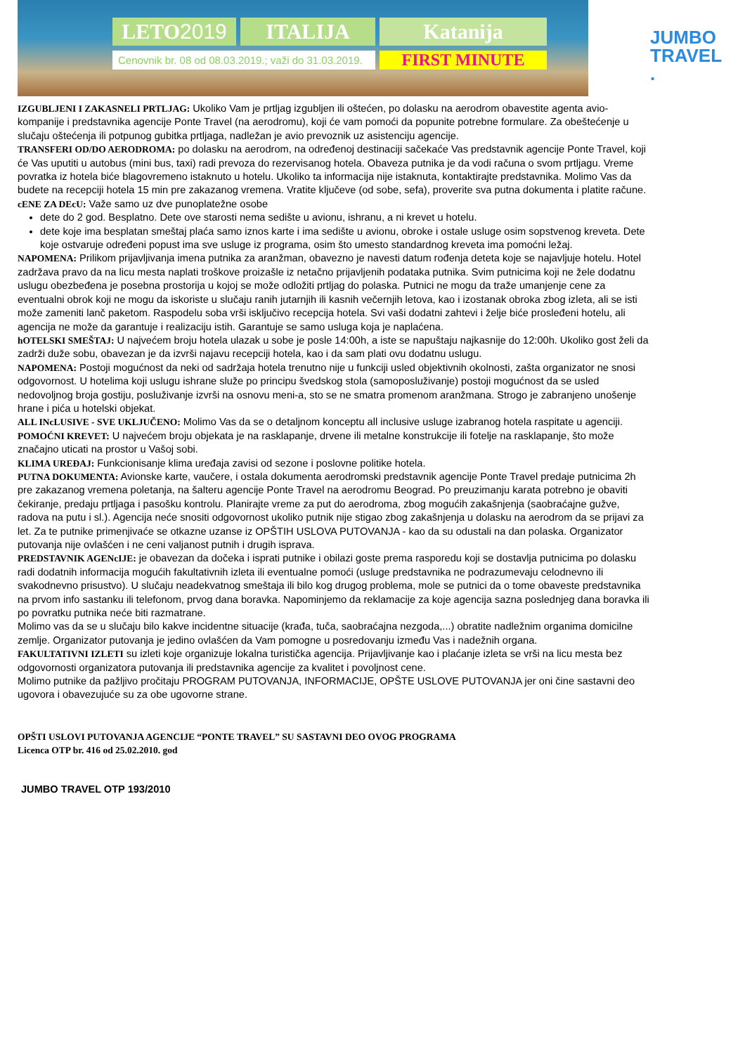LETO2019 ITALIJA Katanija
Cenovnik br. 08 od 08.03.2019.; važi do 31.03.2019.
FIRST MINUTE
JUMBO
TRAVEL .
IZGUBLJENI I ZAKASNELI PRTLJAG: Ukoliko Vam je prtljag izgubljen ili oštećen, po dolasku na aerodrom obavestite agenta avio-kompanije i predstavnika agencije Ponte Travel (na aerodromu), koji će vam pomoći da popunite potrebne formulare. Za obeštećenje u slučaju oštećenja ili potpunog gubitka prtljaga, nadležan je avio prevoznik uz asistenciju agencije.
TRANSFERI OD/DO AERODROMA: po dolasku na aerodrom, na određenoj destinaciji sačekaće Vas predstavnik agencije Ponte Travel, koji će Vas uputiti u autobus (mini bus, taxi) radi prevoza do rezervisanog hotela. Obaveza putnika je da vodi računa o svom prtljagu. Vreme povratka iz hotela biće blagovremeno istaknuto u hotelu. Ukoliko ta informacija nije istaknuta, kontaktirajte predstavnika. Molimo Vas da budete na recepciji hotela 15 min pre zakazanog vremena. Vratite ključeve (od sobe, sefa), proverite sva putna dokumenta i platite račune.
cENE ZA DEcU: Važe samo uz dve punoplatežne osobe
dete do 2 god. Besplatno. Dete ove starosti nema sedište u avionu, ishranu, a ni krevet u hotelu.
dete koje ima besplatan smeštaj plaća samo iznos karte i ima sedište u avionu, obroke i ostale usluge osim sopstvenog kreveta. Dete koje ostvaruje određeni popust ima sve usluge iz programa, osim što umesto standardnog kreveta ima pomoćni ležaj.
NAPOMENA: Prilikom prijavljivanja imena putnika za aranžman, obavezno je navesti datum rođenja deteta koje se najavljuje hotelu. Hotel zadržava pravo da na licu mesta naplati troškove proizašle iz netačno prijavljenih podataka putnika. Svim putnicima koji ne žele dodatnu uslugu obezbeđena je posebna prostorija u kojoj se može odložiti prtljag do polaska. Putnici ne mogu da traže umanjenje cene za eventualni obrok koji ne mogu da iskoriste u slučaju ranih jutarnjih ili kasnih večernjih letova, kao i izostanak obroka zbog izleta, ali se isti može zameniti lanč paketom. Raspodelu soba vrši isključivo recepcija hotela. Svi vaši dodatni zahtevi i želje biće prosleđeni hotelu, ali agencija ne može da garantuje i realizaciju istih. Garantuje se samo usluga koja je naplaćena.
hOTELSKI SMEŠTAJ: U najvećem broju hotela ulazak u sobe je posle 14:00h, a iste se napuštaju najkasnije do 12:00h. Ukoliko gost želi da zadrži duže sobu, obavezan je da izvrši najavu recepciji hotela, kao i da sam plati ovu dodatnu uslugu.
NAPOMENA: Postoji mogućnost da neki od sadržaja hotela trenutno nije u funkciji usled objektivnih okolnosti, zašta organizator ne snosi odgovornost. U hotelima koji uslugu ishrane služe po principu švedskog stola (samoposluživanje) postoji mogućnost da se usled nedovoljnog broja gostiju, posluživanje izvrši na osnovu meni-a, sto se ne smatra promenom aranžmana. Strogo je zabranjeno unošenje hrane i pića u hotelski objekat.
ALL INcLUSIVE - SVE UKLJUČENO: Molimo Vas da se o detaljnom konceptu all inclusive usluge izabranog hotela raspitate u agenciji.
POMOĆNI KREVET: U najvećem broju objekata je na rasklapanje, drvene ili metalne konstrukcije ili fotelje na rasklapanje, što može značajno uticati na prostor u Vašoj sobi.
KLIMA UREĐAJ: Funkcionisanje klima uređaja zavisi od sezone i poslovne politike hotela.
PUTNA DOKUMENTA: Avionske karte, vaučere, i ostala dokumenta aerodromski predstavnik agencije Ponte Travel predaje putnicima 2h pre zakazanog vremena poletanja, na šalteru agencije Ponte Travel na aerodromu Beograd. Po preuzimanju karata potrebno je obaviti čekiranje, predaju prtljaga i pasošku kontrolu. Planirajte vreme za put do aerodroma, zbog mogućih zakašnjenja (saobraćajne gužve, radova na putu i sl.). Agencija neće snositi odgovornost ukoliko putnik nije stigao zbog zakašnjenja u dolasku na aerodrom da se prijavi za let. Za te putnike primenjivaće se otkazne uzanse iz OPŠTIH USLOVA PUTOVANJA - kao da su odustali na dan polaska. Organizator putovanja nije ovlašćen i ne ceni valjanost putnih i drugih isprava.
PREDSTAVNIK AGENcIJE: je obavezan da dočeka i isprati putnike i obilazi goste prema rasporedu koji se dostavlja putnicima po dolasku radi dodatnih informacija mogućih fakultativnih izleta ili eventualne pomoći (usluge predstavnika ne podrazumevaju celodnevno ili svakodnevno prisustvo). U slučaju neadekvatnog smeštaja ili bilo kog drugog problema, mole se putnici da o tome obaveste predstavnika na prvom info sastanku ili telefonom, prvog dana boravka. Napominjemo da reklamacije za koje agencija sazna poslednjeg dana boravka ili po povratku putnika neće biti razmatrane.
Molimo vas da se u slučaju bilo kakve incidentne situacije (krađa, tuča, saobraćajna nezgoda,...) obratite nadležnim organima domicilne zemlje. Organizator putovanja je jedino ovlašćen da Vam pomogne u posredovanju između Vas i nadežnih organa.
FAKULTATIVNI IZLETI su izleti koje organizuje lokalna turistička agencija. Prijavljivanje kao i plaćanje izleta se vrši na licu mesta bez odgovornosti organizatora putovanja ili predstavnika agencije za kvalitet i povoljnost cene.
Molimo putnike da pažljivo pročitaju PROGRAM PUTOVANJA, INFORMACIJE, OPŠTE USLOVE PUTOVANJA jer oni čine sastavni deo ugovora i obavezujuće su za obe ugovorne strane.
OPŠTI USLOVI PUTOVANJA AGENCIJE “PONTE TRAVEL” SU SASTAVNI DEO OVOG PROGRAMA
Licenca OTP br. 416 od 25.02.2010. god
JUMBO TRAVEL OTP 193/2010